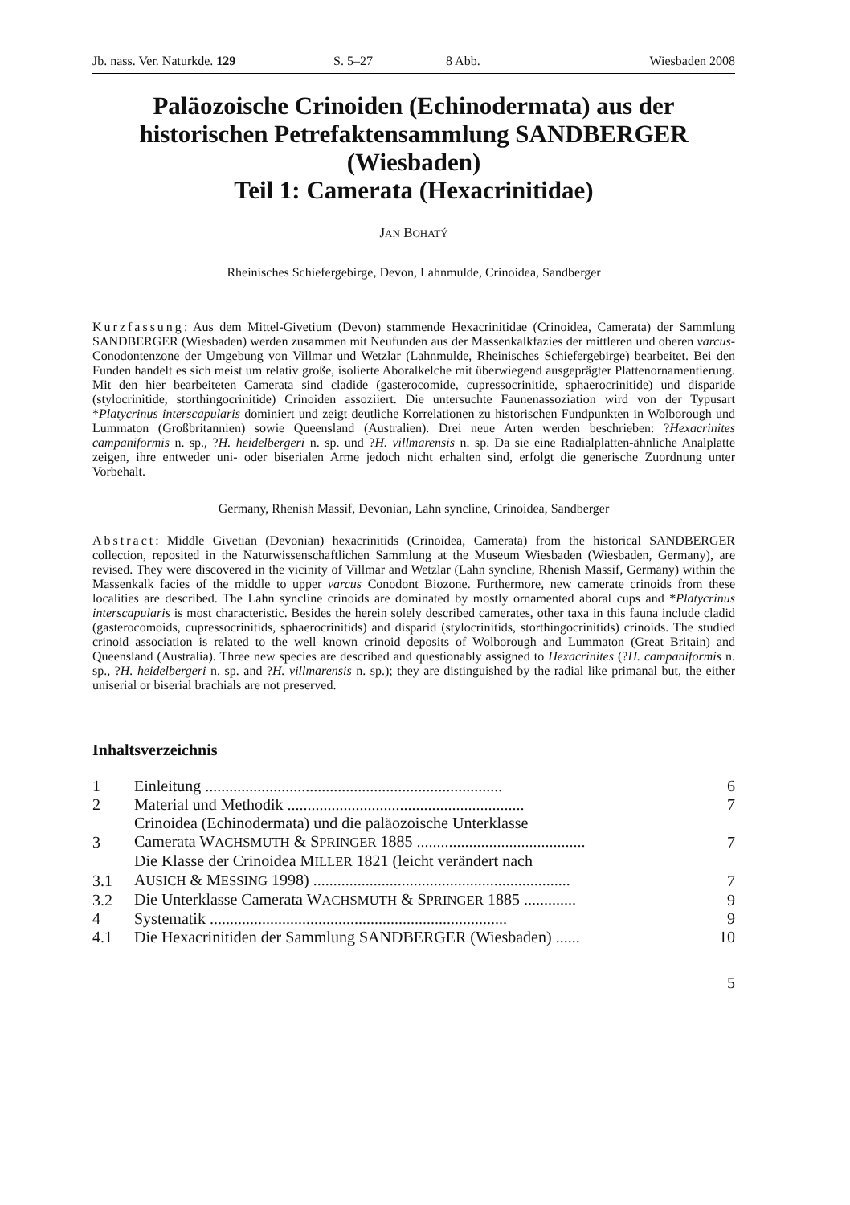Jb. nass. Ver. Naturkde. 129 S. 5–27 8 Abb. Wiesbaden 2008
Paläozoische Crinoiden (Echinodermata) aus der historischen Petrefaktensammlung SANDBERGER (Wiesbaden)
Teil 1: Camerata (Hexacrinitidae)
JAN BOHATÝ
Rheinisches Schiefergebirge, Devon, Lahnmulde, Crinoidea, Sandberger
Kurzfassung: Aus dem Mittel-Givetium (Devon) stammende Hexacrinitidae (Crinoidea, Camerata) der Sammlung SANDBERGER (Wiesbaden) werden zusammen mit Neufunden aus der Massenkalkfazies der mittleren und oberen varcus-Conodontenzone der Umgebung von Villmar und Wetzlar (Lahnmulde, Rheinisches Schiefergebirge) bearbeitet. Bei den Funden handelt es sich meist um relativ große, isolierte Aboralkelche mit überwiegend ausgeprägter Plattenornamentierung. Mit den hier bearbeiteten Camerata sind cladide (gasterocomide, cupressocrinitide, sphaerocrinitide) und disparide (stylocrinitide, storthingocrinitide) Crinoiden assoziiert. Die untersuchte Faunenassoziation wird von der Typusart *Platycrinus interscapularis dominiert und zeigt deutliche Korrelationen zu historischen Fundpunkten in Wolborough und Lummaton (Großbritannien) sowie Queensland (Australien). Drei neue Arten werden beschrieben: ?Hexacrinites campaniformis n. sp., ?H. heidelbergeri n. sp. und ?H. villmarensis n. sp. Da sie eine Radialplatten-ähnliche Analplatte zeigen, ihre entweder uni- oder biserialen Arme jedoch nicht erhalten sind, erfolgt die generische Zuordnung unter Vorbehalt.
Germany, Rhenish Massif, Devonian, Lahn syncline, Crinoidea, Sandberger
Abstract: Middle Givetian (Devonian) hexacrinitids (Crinoidea, Camerata) from the historical SANDBERGER collection, reposited in the Naturwissenschaftlichen Sammlung at the Museum Wiesbaden (Wiesbaden, Germany), are revised. They were discovered in the vicinity of Villmar and Wetzlar (Lahn syncline, Rhenish Massif, Germany) within the Massenkalk facies of the middle to upper varcus Conodont Biozone. Furthermore, new camerate crinoids from these localities are described. The Lahn syncline crinoids are dominated by mostly ornamented aboral cups and *Platycrinus interscapularis is most characteristic. Besides the herein solely described camerates, other taxa in this fauna include cladid (gasterocomoids, cupressocrinitids, sphaerocrinitids) and disparid (stylocrinitids, storthingocrinitids) crinoids. The studied crinoid association is related to the well known crinoid deposits of Wolborough and Lummaton (Great Britain) and Queensland (Australia). Three new species are described and questionably assigned to Hexacrinites (?H. campaniformis n. sp., ?H. heidelbergeri n. sp. and ?H. villmarensis n. sp.); they are distinguished by the radial like primanal but, the either uniserial or biserial brachials are not preserved.
Inhaltsverzeichnis
| 1 | Einleitung .......................................................................... | 6 |
| 2 | Material und Methodik ........................................................... | 7 |
| 3 | Crinoidea (Echinodermata) und die paläozoische Unterklasse Camerata W ACHSMUTH & S PRINGER 1885 .......................................... | 7 |
| 3.1 | Die Klasse der Crinoidea M ILLER 1821 (leicht verändert nach A USICH & M ESSING 1998) ................................................................ | 7 |
| 3.2 | Die Unterklasse Camerata W ACHSMUTH & S PRINGER 1885 ............. | 9 |
| 4 | Systematik .......................................................................... | 9 |
| 4.1 | Die Hexacrinitiden der Sammlung SANDBERGER (Wiesbaden) ...... | 10 |
5